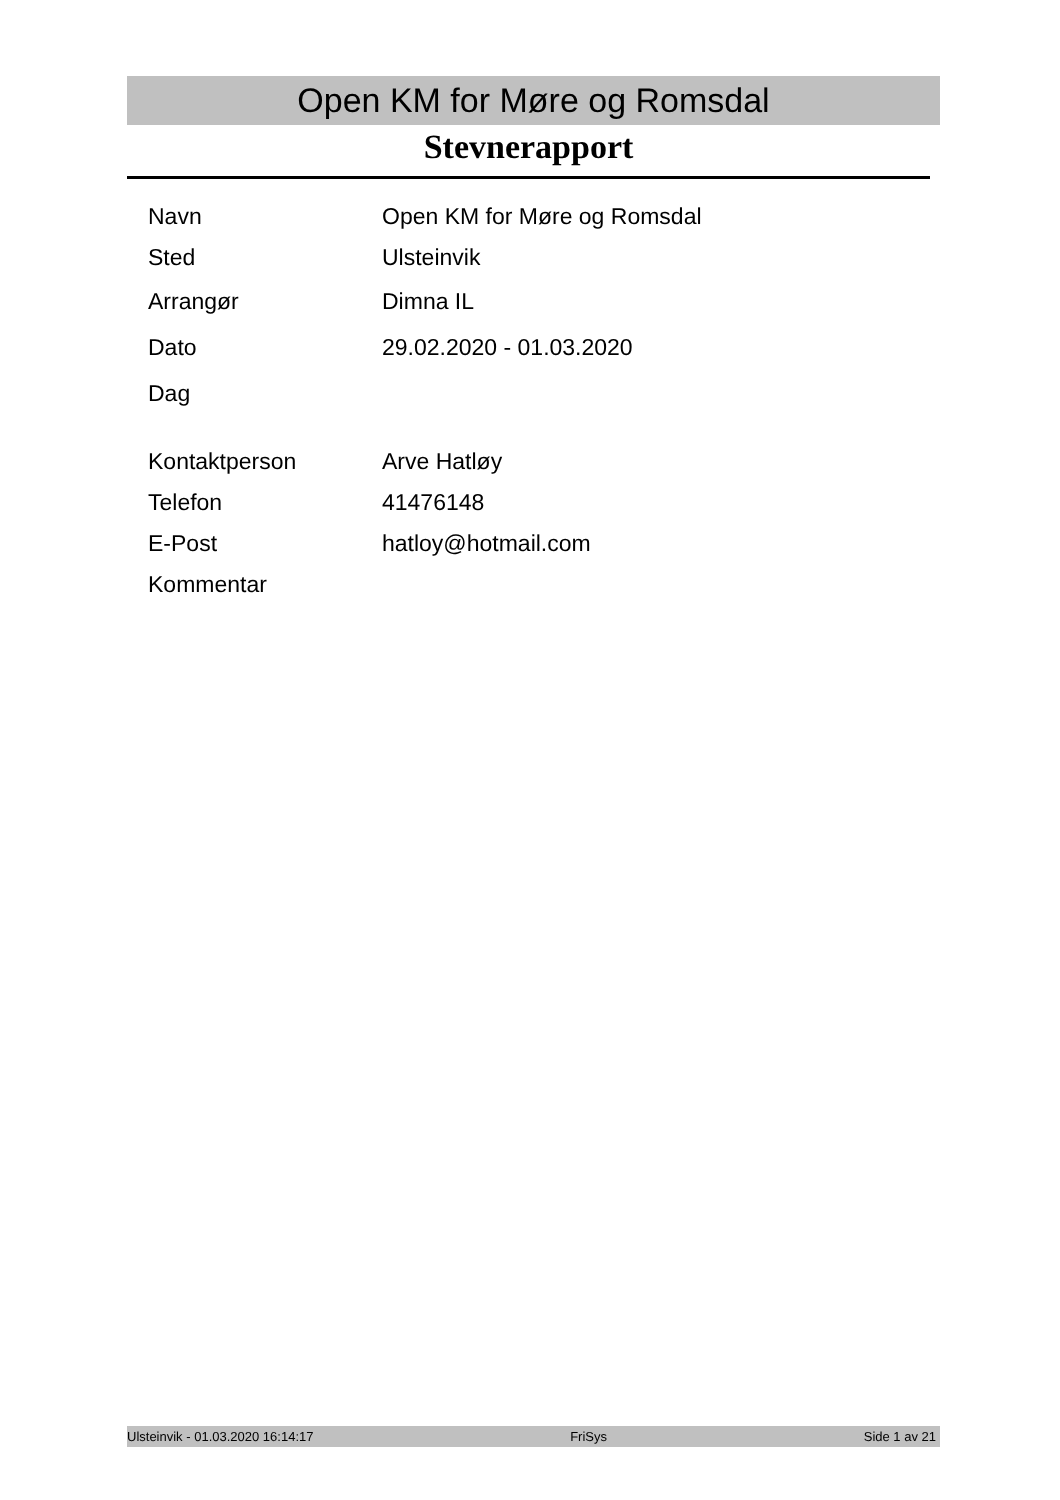Open KM for Møre og Romsdal
Stevnerapport
| Navn | Open KM for Møre og Romsdal |
| Sted | Ulsteinvik |
| Arrangør | Dimna IL |
| Dato | 29.02.2020 - 01.03.2020 |
| Dag | |
| Kontaktperson | Arve Hatløy |
| Telefon | 41476148 |
| E-Post | hatloy@hotmail.com |
| Kommentar | |
Ulsteinvik - 01.03.2020 16:14:17 FriSys Side 1 av 21